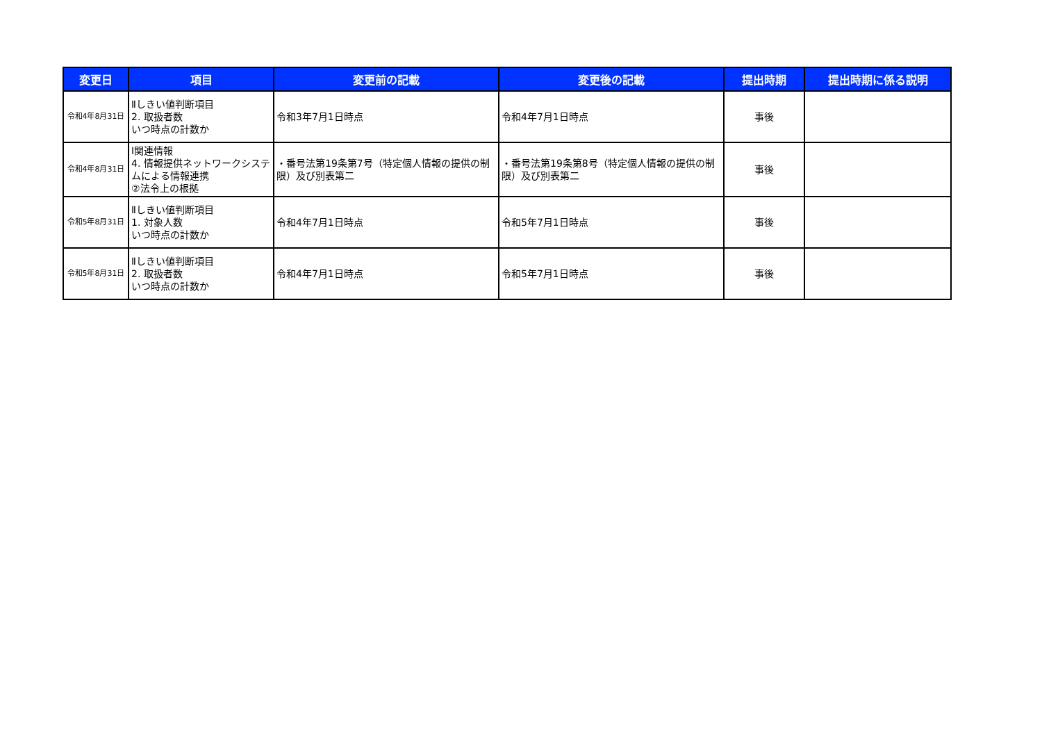| 変更日 | 項目 | 変更前の記載 | 変更後の記載 | 提出時期 | 提出時期に係る説明 |
| --- | --- | --- | --- | --- | --- |
| 令和4年8月31日 | Ⅱしきい値判断項目 2. 取扱者数 いつ時点の計数か | 令和3年7月1日時点 | 令和4年7月1日時点 | 事後 | |
| 令和4年8月31日 | Ⅰ関連情報 4. 情報提供ネットワークシステムによる情報連携 ②法令上の根拠 | ・番号法第19条第7号（特定個人情報の提供の制限）及び別表第二 | ・番号法第19条第8号（特定個人情報の提供の制限）及び別表第二 | 事後 | |
| 令和5年8月31日 | Ⅱしきい値判断項目 1. 対象人数 いつ時点の計数か | 令和4年7月1日時点 | 令和5年7月1日時点 | 事後 | |
| 令和5年8月31日 | Ⅱしきい値判断項目 2. 取扱者数 いつ時点の計数か | 令和4年7月1日時点 | 令和5年7月1日時点 | 事後 | |